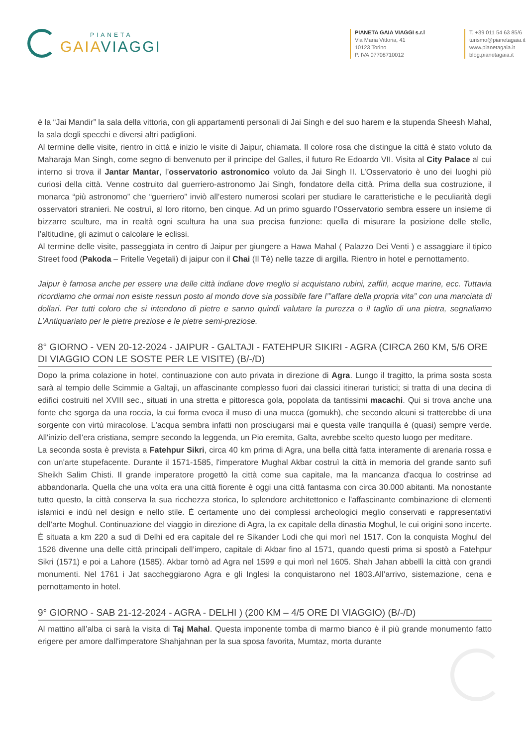PIANETA
GAIAVIAGGI
PIANETA GAIA VIAGGI s.r.l
Via Maria Vittoria, 41
10123 Torino
P. IVA 07708710012
T. +39 011 54 63 85/6
turismo@pianetagaia.it
www.pianetagaia.it
blog.pianetagaia.it
è la “Jai Mandir” la sala della vittoria, con gli appartamenti personali di Jai Singh e del suo harem e la stupenda Sheesh Mahal, la sala degli specchi e diversi altri padiglioni.
Al termine delle visite, rientro in città e inizio le visite di Jaipur, chiamata. Il colore rosa che distingue la città è stato voluto da Maharaja Man Singh, come segno di benvenuto per il principe del Galles, il futuro Re Edoardo VII. Visita al City Palace al cui interno si trova il Jantar Mantar, l’osservatorio astronomico voluto da Jai Singh II. L’Osservatorio è uno dei luoghi più curiosi della città. Venne costruito dal guerriero-astronomo Jai Singh, fondatore della città. Prima della sua costruzione, il monarca “più astronomo” che “guerriero” inviò all’estero numerosi scolari per studiare le caratteristiche e le peculiarità degli osservatori stranieri. Ne costruì, al loro ritorno, ben cinque. Ad un primo sguardo l’Osservatorio sembra essere un insieme di bizzarre sculture, ma in realtà ogni scultura ha una sua precisa funzione: quella di misurare la posizione delle stelle, l’altitudine, gli azimut o calcolare le eclissi.
Al termine delle visite, passeggiata in centro di Jaipur per giungere a Hawa Mahal ( Palazzo Dei Venti ) e assaggiare il tipico Street food (Pakoda – Fritelle Vegetali) di jaipur con il Chai (Il Tè) nelle tazze di argilla. Rientro in hotel e pernottamento.
Jaipur è famosa anche per essere una delle città indiane dove meglio si acquistano rubini, zaffiri, acque marine, ecc. Tuttavia ricordiamo che ormai non esiste nessun posto al mondo dove sia possibile fare l’”affare della propria vita” con una manciata di dollari. Per tutti coloro che si intendono di pietre e sanno quindi valutare la purezza o il taglio di una pietra, segnaliamo L’Antiquariato per le pietre preziose e le pietre semi-preziose.
8° GIORNO - VEN 20-12-2024 - JAIPUR - GALTAJI - FATEHPUR SIKIRI - AGRA (CIRCA 260 KM, 5/6 ORE DI VIAGGIO CON LE SOSTE PER LE VISITE) (B/-/D)
Dopo la prima colazione in hotel, continuazione con auto privata in direzione di Agra. Lungo il tragitto, la prima sosta sosta sarà al tempio delle Scimmie a Galtaji, un affascinante complesso fuori dai classici itinerari turistici; si tratta di una decina di edifici costruiti nel XVIII sec., situati in una stretta e pittoresca gola, popolata da tantissimi macachi. Qui si trova anche una fonte che sgorga da una roccia, la cui forma evoca il muso di una mucca (gomukh), che secondo alcuni si tratterebbe di una sorgente con virtù miracolose. L'acqua sembra infatti non prosciugarsi mai e questa valle tranquilla è (quasi) sempre verde. All'inizio dell'era cristiana, sempre secondo la leggenda, un Pio eremita, Galta, avrebbe scelto questo luogo per meditare.
La seconda sosta è prevista a Fatehpur Sikri, circa 40 km prima di Agra, una bella città fatta interamente di arenaria rossa e con un'arte stupefacente. Durante il 1571-1585, l'imperatore Mughal Akbar costruì la città in memoria del grande santo sufi Sheikh Salim Chisti. Il grande imperatore progettò la città come sua capitale, ma la mancanza d'acqua lo costrinse ad abbandonarla. Quella che una volta era una città fiorente è oggi una città fantasma con circa 30.000 abitanti. Ma nonostante tutto questo, la città conserva la sua ricchezza storica, lo splendore architettonico e l'affascinante combinazione di elementi islamici e indù nel design e nello stile. È certamente uno dei complessi archeologici meglio conservati e rappresentativi dell’arte Moghul. Continuazione del viaggio in direzione di Agra, la ex capitale della dinastia Moghul, le cui origini sono incerte. È situata a km 220 a sud di Delhi ed era capitale del re Sikander Lodi che qui morì nel 1517. Con la conquista Moghul del 1526 divenne una delle città principali dell’impero, capitale di Akbar fino al 1571, quando questi prima si spostò a Fatehpur Sikri (1571) e poi a Lahore (1585). Akbar tornò ad Agra nel 1599 e qui morì nel 1605. Shah Jahan abbellì la città con grandi monumenti. Nel 1761 i Jat saccheggiarono Agra e gli Inglesi la conquistarono nel 1803.All’arrivo, sistemazione, cena e pernottamento in hotel.
9° GIORNO - SAB 21-12-2024 - AGRA - DELHI ) (200 KM – 4/5 ORE DI VIAGGIO) (B/-/D)
Al mattino all’alba ci sarà la visita di Taj Mahal. Questa imponente tomba di marmo bianco è il più grande monumento fatto erigere per amore dall'imperatore Shahjahnan per la sua sposa favorita, Mumtaz, morta durante